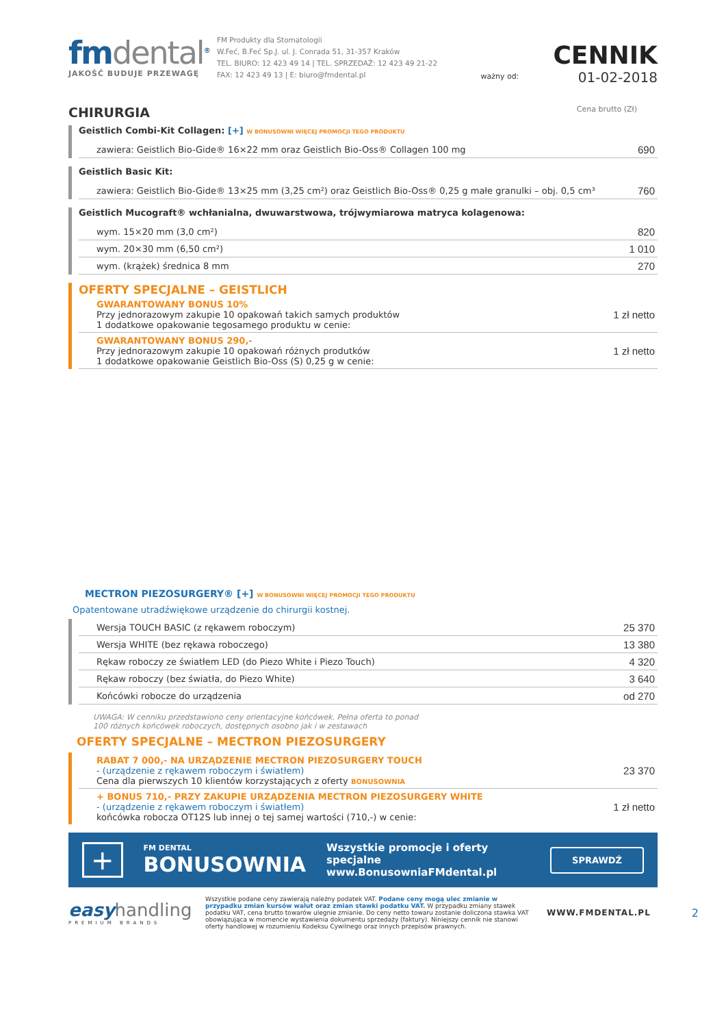fmdental<sup>®</sup>
JAKOŚĆ BUDUJE PRZEWAGĘ
FM Produkty dla Stomatologii
W.Feć, B.Feć Sp.J. ul. J. Conrada 51, 31-357 Kraków
TEL. BIURO: 12 423 49 14 | TEL. SPRZEDAŻ: 12 423 49 21-22
FAX: 12 423 49 13 | E: biuro@fmdental.pl
ważny od:
CENNIK
01-02-2018
CHIRURGIA Cena brutto (Zł)
Geistlich Combi-Kit Collagen: [+] W BONUSOWNI WIĘCEJ PROMOCJI TEGO PRODUKTU
| zawiera: Geistlich Bio-Gide® 16×22 mm oraz Geistlich Bio-Oss® Collagen 100 mg | 690 |
Geistlich Basic Kit:
| zawiera: Geistlich Bio-Gide® 13×25 mm (3,25 cm²) oraz Geistlich Bio-Oss® 0,25 g małe granulki – obj. 0,5 cm³ | 760 |
Geistlich Mucograft® wchłanialna, dwuwarstwowa, trójwymiarowa matryca kolagenowa:
| wym. 15×20 mm (3,0 cm²) | 820 |
| wym. 20×30 mm (6,50 cm²) | 1 010 |
| wym. (krążek) średnica 8 mm | 270 |
OFERTY SPECJALNE – GEISTLICH
| GWARANTOWANY BONUS 10% Przy jednorazowym zakupie 10 opakowań takich samych produktów 1 dodatkowe opakowanie tegosamego produktu w cenie: | 1 zł netto |
| GWARANTOWANY BONUS 290,- Przy jednorazowym zakupie 10 opakowań różnych produtków 1 dodatkowe opakowanie Geistlich Bio-Oss (S) 0,25 g w cenie: | 1 zł netto |
MECTRON PIEZOSURGERY® [+] W BONUSOWNI WIĘCEJ PROMOCJI TEGO PRODUKTU
Opatentowane utradźwiękowe urządzenie do chirurgii kostnej.
| Wersja TOUCH BASIC (z rękawem roboczym) | 25 370 |
| Wersja WHITE (bez rękawa roboczego) | 13 380 |
| Rękaw roboczy ze światłem LED (do Piezo White i Piezo Touch) | 4 320 |
| Rękaw roboczy (bez światła, do Piezo White) | 3 640 |
| Końcówki robocze do urządzenia | od 270 |
UWAGA: W cenniku przedstawiono ceny orientacyjne końcówek. Pełna oferta to ponad
100 różnych końcówek roboczych, dostępnych osobno jak i w zestawach
OFERTY SPECJALNE – MECTRON PIEZOSURGERY
| RABAT 7 000,- NA URZĄDZENIE MECTRON PIEZOSURGERY TOUCH - (urządzenie z rękawem roboczym i światłem) Cena dla pierwszych 10 klientów korzystających z oferty BONUSOWNIA | 23 370 |
| + BONUS 710,- PRZY ZAKUPIE URZĄDZENIA MECTRON PIEZOSURGERY WHITE - (urządzenie z rękawem roboczym i światłem) końcówka robocza OT12S lub innej o tej samej wartości (710,-) w cenie: | 1 zł netto |
+
FM DENTAL
BONUSOWNIA
Wszystkie promocje i oferty specjalne
www.BonusowniaFMdental.pl
SPRAWDŹ
easy handling
PREMIUM BRANDS
Wszystkie podane ceny zawierają należny podatek VAT. Podane ceny mogą ulec zmianie w przypadku zmian kursów walut oraz zmian stawki podatku VAT. W przypadku zmiany stawek podatku VAT, cena brutto towarów ulegnie zmianie. Do ceny netto towaru zostanie doliczona stawka VAT obowiązująca w momencie wystawienia dokumentu sprzedaży (faktury). Niniejszy cennik nie stanowi oferty handlowej w rozumieniu Kodeksu Cywilnego oraz innych przepisów prawnych.
WWW.FMDENTAL.PL
2